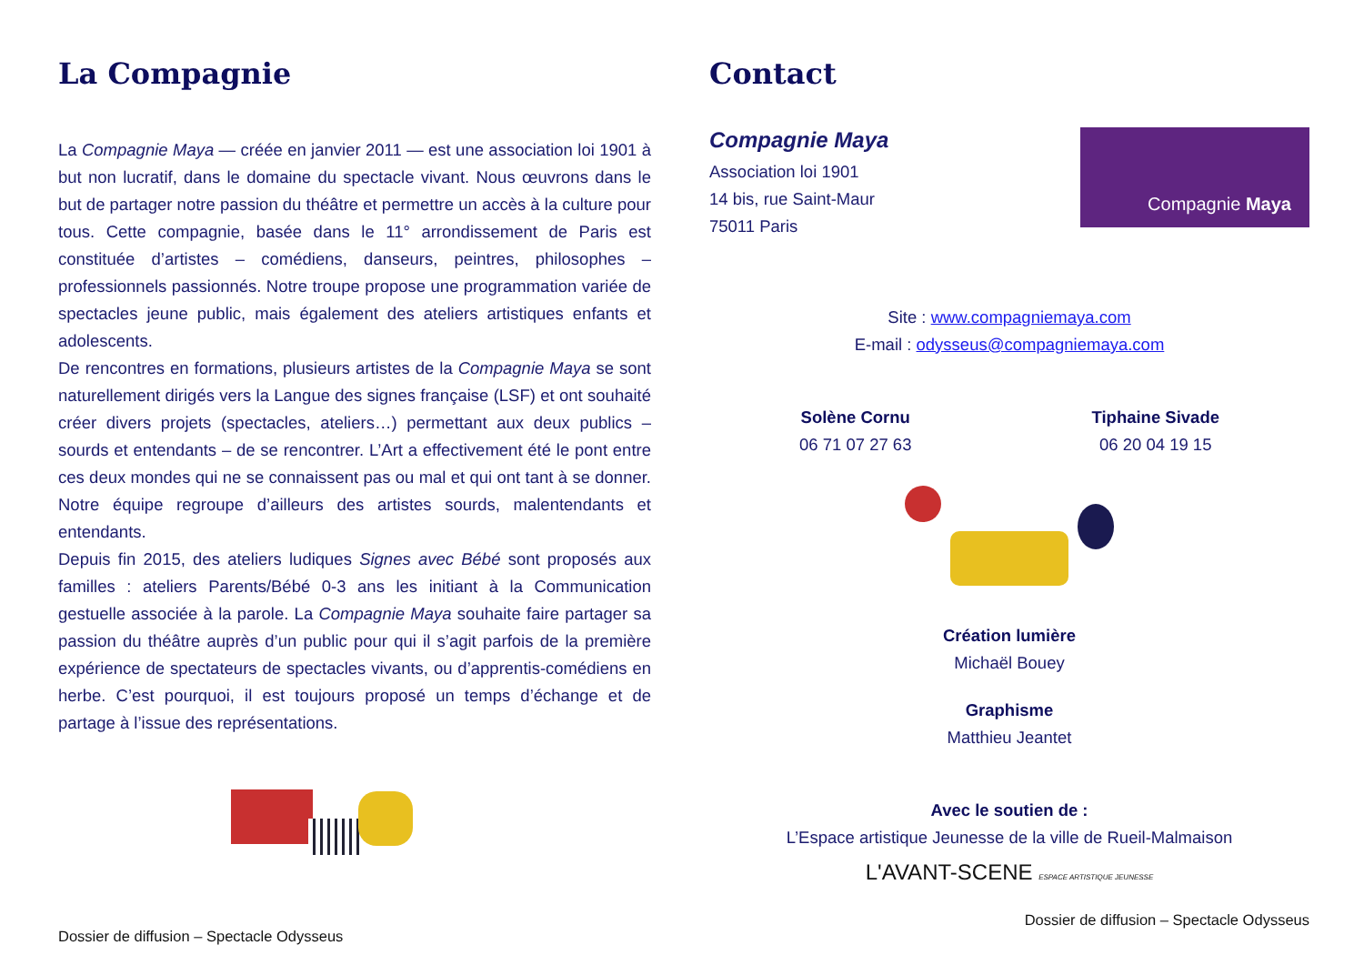La Compagnie
La Compagnie Maya — créée en janvier 2011 — est une association loi 1901 à but non lucratif, dans le domaine du spectacle vivant. Nous œuvrons dans le but de partager notre passion du théâtre et permettre un accès à la culture pour tous. Cette compagnie, basée dans le 11° arrondissement de Paris est constituée d’artistes – comédiens, danseurs, peintres, philosophes – professionnels passionnés. Notre troupe propose une programmation variée de spectacles jeune public, mais également des ateliers artistiques enfants et adolescents.
De rencontres en formations, plusieurs artistes de la Compagnie Maya se sont naturellement dirigés vers la Langue des signes française (LSF) et ont souhaité créer divers projets (spectacles, ateliers…) permettant aux deux publics – sourds et entendants – de se rencontrer. L’Art a effectivement été le pont entre ces deux mondes qui ne se connaissent pas ou mal et qui ont tant à se donner. Notre équipe regroupe d’ailleurs des artistes sourds, malentendants et entendants.
Depuis fin 2015, des ateliers ludiques Signes avec Bébé sont proposés aux familles : ateliers Parents/Bébé 0-3 ans les initiant à la Communication gestuelle associée à la parole. La Compagnie Maya souhaite faire partager sa passion du théâtre auprès d’un public pour qui il s’agit parfois de la première expérience de spectateurs de spectacles vivants, ou d’apprentis-comédiens en herbe. C’est pourquoi, il est toujours proposé un temps d’échange et de partage à l’issue des représentations.
Dossier de diffusion – Spectacle Odysseus
Contact
Compagnie Maya
Association loi 1901
14 bis, rue Saint-Maur
75011 Paris
Compagnie Maya
Site : www.compagniemaya.com
E-mail : odysseus@compagniemaya.com
Solène Cornu
06 71 07 27 63
Tiphaine Sivade
06 20 04 19 15
Création lumière
Michaël Bouey
Graphisme
Matthieu Jeantet
Avec le soutien de :
L’Espace artistique Jeunesse de la ville de Rueil-Malmaison
L'AVANT-SCENE ESPACE ARTISTIQUE JEUNESSE
Dossier de diffusion – Spectacle Odysseus